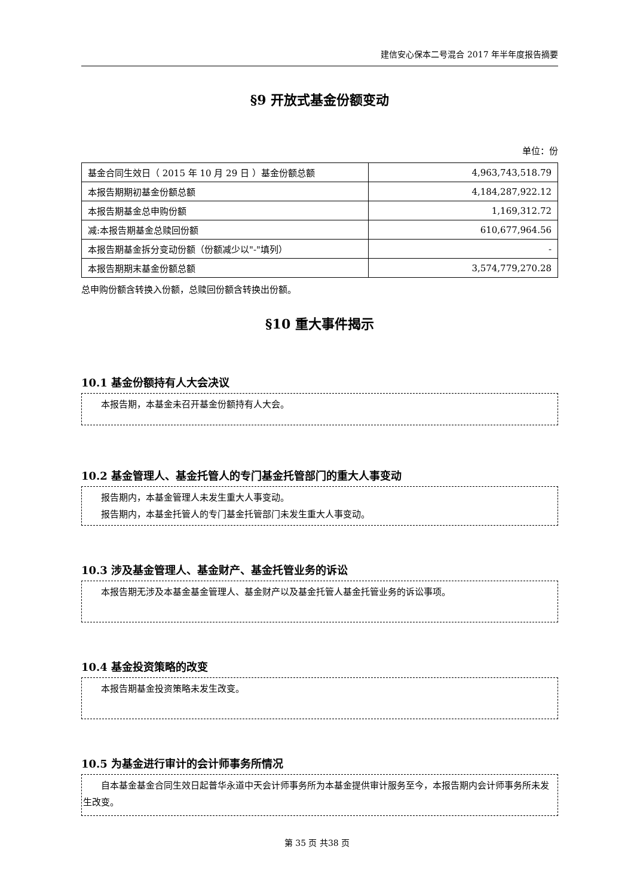建信安心保本二号混合 2017 年半年度报告摘要
§9 开放式基金份额变动
单位：份
| 基金合同生效日（ 2015 年 10 月 29 日 ）基金份额总额 | 4,963,743,518.79 |
| 本报告期期初基金份额总额 | 4,184,287,922.12 |
| 本报告期基金总申购份额 | 1,169,312.72 |
| 减:本报告期基金总赎回份额 | 610,677,964.56 |
| 本报告期基金拆分变动份额（份额减少以"-"填列） | - |
| 本报告期期末基金份额总额 | 3,574,779,270.28 |
总申购份额含转换入份额，总赎回份额含转换出份额。
§10 重大事件揭示
10.1 基金份额持有人大会决议
本报告期，本基金未召开基金份额持有人大会。
10.2 基金管理人、基金托管人的专门基金托管部门的重大人事变动
报告期内，本基金管理人未发生重大人事变动。
报告期内，本基金托管人的专门基金托管部门未发生重大人事变动。
10.3 涉及基金管理人、基金财产、基金托管业务的诉讼
本报告期无涉及本基金基金管理人、基金财产以及基金托管人基金托管业务的诉讼事项。
10.4 基金投资策略的改变
本报告期基金投资策略未发生改变。
10.5 为基金进行审计的会计师事务所情况
自本基金基金合同生效日起普华永道中天会计师事务所为本基金提供审计服务至今，本报告期内会计师事务所未发生改变。
第 35 页 共38 页